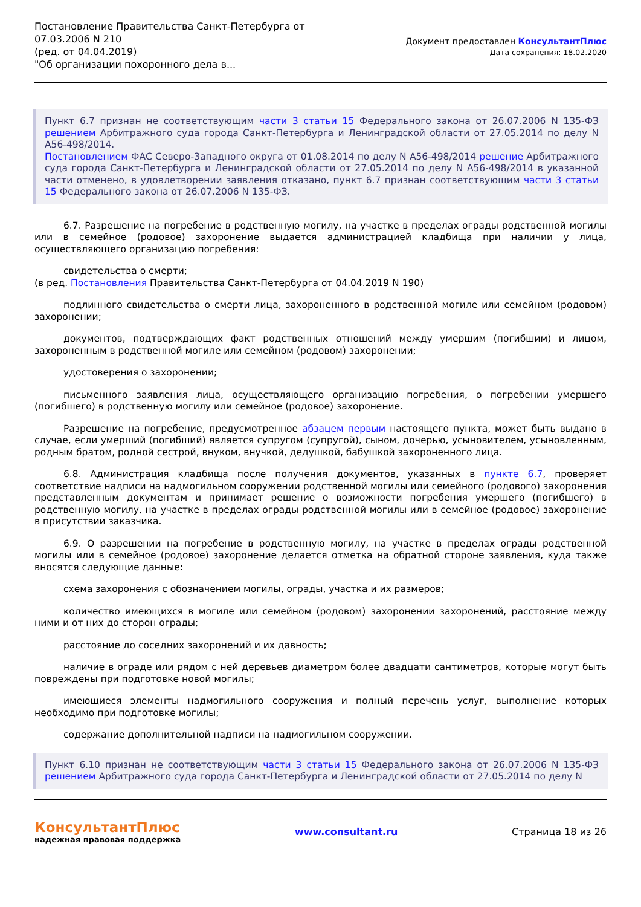Постановление Правительства Санкт-Петербурга от
07.03.2006 N 210
(ред. от 04.04.2019)
"Об организации похоронного дела в...
Документ предоставлен КонсультантПлюс
Дата сохранения: 18.02.2020
Пункт 6.7 признан не соответствующим части 3 статьи 15 Федерального закона от 26.07.2006 N 135-ФЗ решением Арбитражного суда города Санкт-Петербурга и Ленинградской области от 27.05.2014 по делу N А56-498/2014.
Постановлением ФАС Северо-Западного округа от 01.08.2014 по делу N А56-498/2014 решение Арбитражного суда города Санкт-Петербурга и Ленинградской области от 27.05.2014 по делу N А56-498/2014 в указанной части отменено, в удовлетворении заявления отказано, пункт 6.7 признан соответствующим части 3 статьи 15 Федерального закона от 26.07.2006 N 135-ФЗ.
6.7. Разрешение на погребение в родственную могилу, на участке в пределах ограды родственной могилы или в семейное (родовое) захоронение выдается администрацией кладбища при наличии у лица, осуществляющего организацию погребения:
свидетельства о смерти;
(в ред. Постановления Правительства Санкт-Петербурга от 04.04.2019 N 190)
подлинного свидетельства о смерти лица, захороненного в родственной могиле или семейном (родовом) захоронении;
документов, подтверждающих факт родственных отношений между умершим (погибшим) и лицом, захороненным в родственной могиле или семейном (родовом) захоронении;
удостоверения о захоронении;
письменного заявления лица, осуществляющего организацию погребения, о погребении умершего (погибшего) в родственную могилу или семейное (родовое) захоронение.
Разрешение на погребение, предусмотренное абзацем первым настоящего пункта, может быть выдано в случае, если умерший (погибший) является супругом (супругой), сыном, дочерью, усыновителем, усыновленным, родным братом, родной сестрой, внуком, внучкой, дедушкой, бабушкой захороненного лица.
6.8. Администрация кладбища после получения документов, указанных в пункте 6.7, проверяет соответствие надписи на надмогильном сооружении родственной могилы или семейного (родового) захоронения представленным документам и принимает решение о возможности погребения умершего (погибшего) в родственную могилу, на участке в пределах ограды родственной могилы или в семейное (родовое) захоронение в присутствии заказчика.
6.9. О разрешении на погребение в родственную могилу, на участке в пределах ограды родственной могилы или в семейное (родовое) захоронение делается отметка на обратной стороне заявления, куда также вносятся следующие данные:
схема захоронения с обозначением могилы, ограды, участка и их размеров;
количество имеющихся в могиле или семейном (родовом) захоронении захоронений, расстояние между ними и от них до сторон ограды;
расстояние до соседних захоронений и их давность;
наличие в ограде или рядом с ней деревьев диаметром более двадцати сантиметров, которые могут быть повреждены при подготовке новой могилы;
имеющиеся элементы надмогильного сооружения и полный перечень услуг, выполнение которых необходимо при подготовке могилы;
содержание дополнительной надписи на надмогильном сооружении.
Пункт 6.10 признан не соответствующим части 3 статьи 15 Федерального закона от 26.07.2006 N 135-ФЗ решением Арбитражного суда города Санкт-Петербурга и Ленинградской области от 27.05.2014 по делу N
КонсультантПлюс
надежная правовая поддержка
www.consultant.ru Страница 18 из 26